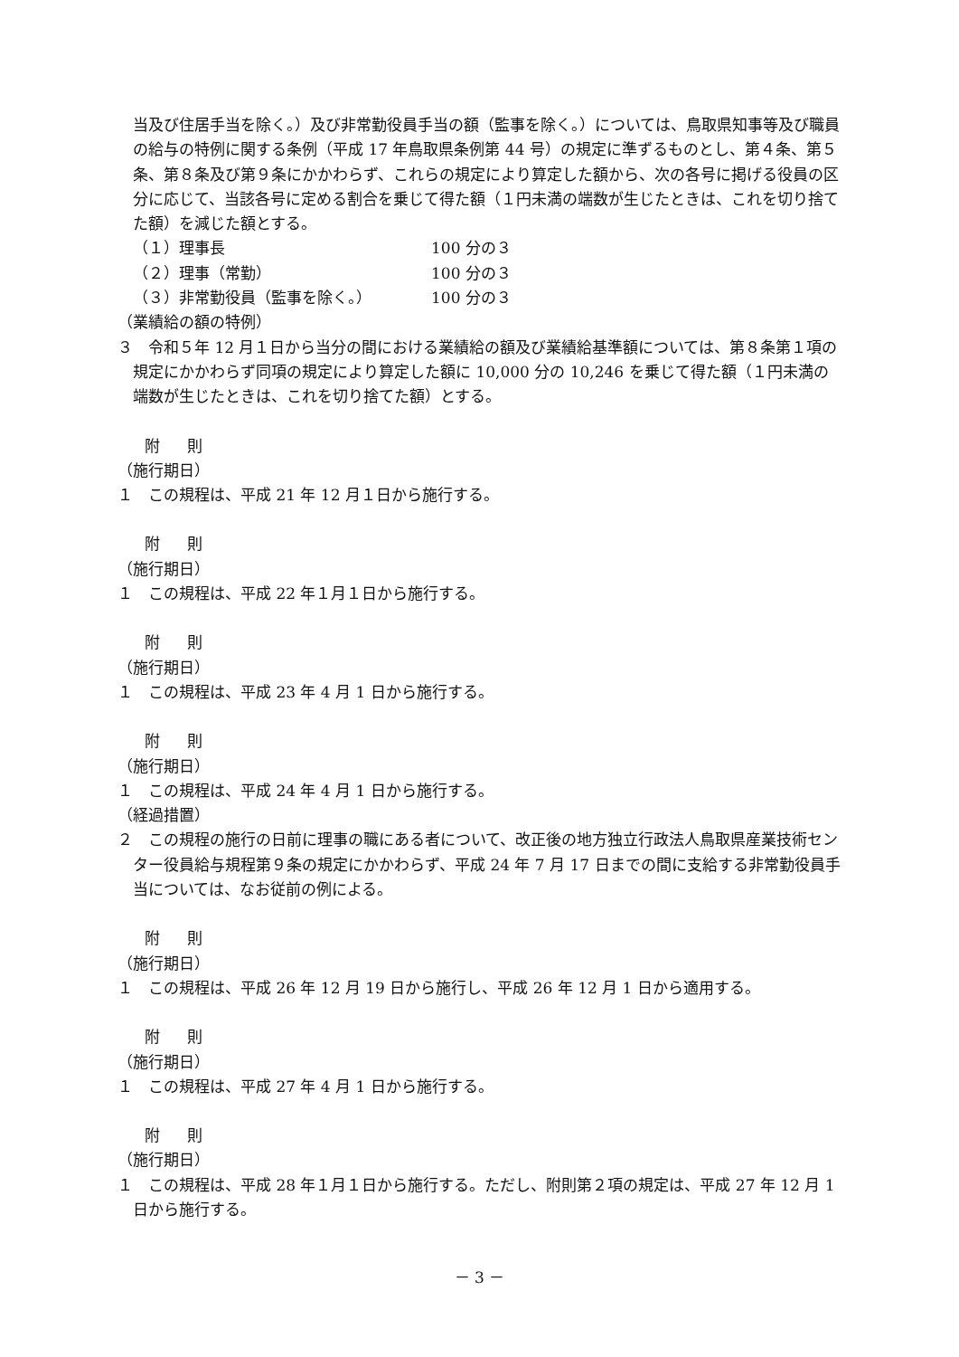当及び住居手当を除く。）及び非常勤役員手当の額（監事を除く。）については、鳥取県知事等及び職員の給与の特例に関する条例（平成 17 年鳥取県条例第 44 号）の規定に準ずるものとし、第４条、第５条、第８条及び第９条にかかわらず、これらの規定により算定した額から、次の各号に掲げる役員の区分に応じて、当該各号に定める割合を乗じて得た額（１円未満の端数が生じたときは、これを切り捨てた額）を減じた額とする。
（１）理事長 100 分の３
（２）理事（常勤） 100 分の３
（３）非常勤役員（監事を除く。） 100 分の３
（業績給の額の特例）
３　令和５年 12 月１日から当分の間における業績給の額及び業績給基準額については、第８条第１項の規定にかかわらず同項の規定により算定した額に 10,000 分の 10,246 を乗じて得た額（１円未満の端数が生じたときは、これを切り捨てた額）とする。
附 則
（施行期日）
１　この規程は、平成 21 年 12 月１日から施行する。
附 則
（施行期日）
１　この規程は、平成 22 年１月１日から施行する。
附 則
（施行期日）
１　この規程は、平成 23 年 4 月 1 日から施行する。
附 則
（施行期日）
１　この規程は、平成 24 年 4 月 1 日から施行する。
（経過措置）
２　この規程の施行の日前に理事の職にある者について、改正後の地方独立行政法人鳥取県産業技術センター役員給与規程第９条の規定にかかわらず、平成 24 年 7 月 17 日までの間に支給する非常勤役員手当については、なお従前の例による。
附 則
（施行期日）
１　この規程は、平成 26 年 12 月 19 日から施行し、平成 26 年 12 月 1 日から適用する。
附 則
（施行期日）
１　この規程は、平成 27 年 4 月 1 日から施行する。
附 則
（施行期日）
１　この規程は、平成 28 年１月１日から施行する。ただし、附則第２項の規定は、平成 27 年 12 月 1 日から施行する。
－ 3 －